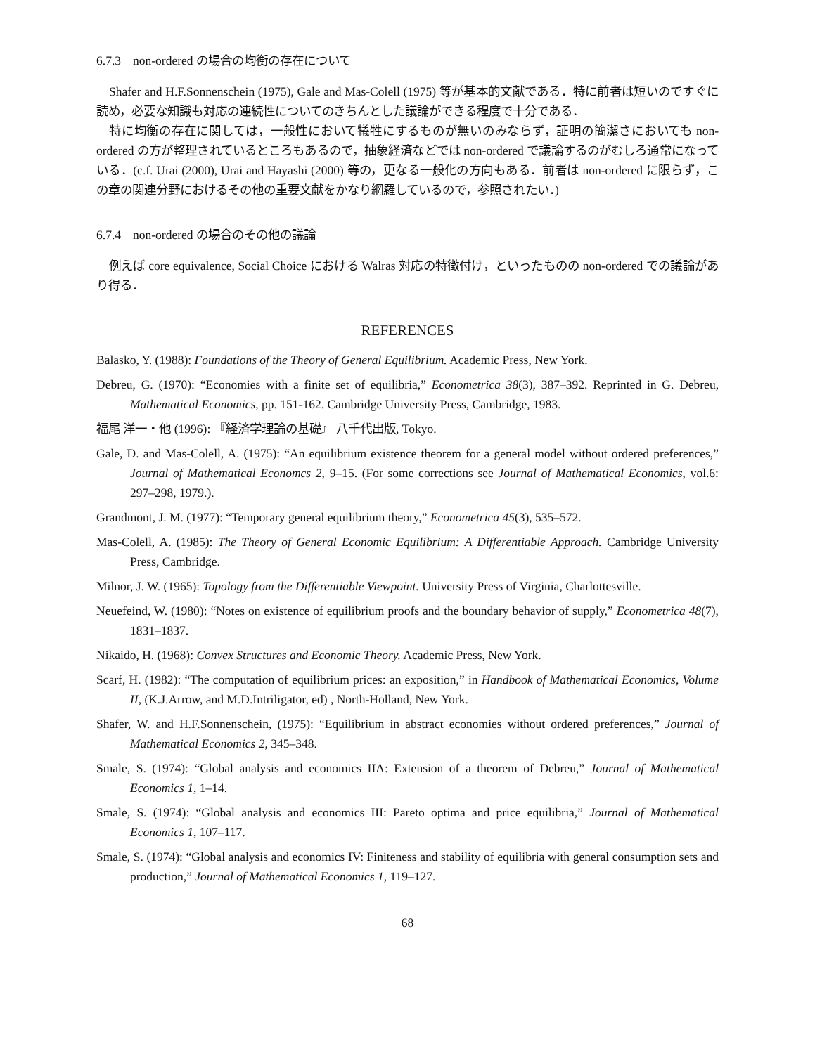6.7.3　non-ordered の場合の均衡の存在について
Shafer and H.F.Sonnenschein (1975), Gale and Mas-Colell (1975) 等が基本的文献である．特に前者は短いのですぐに読め，必要な知識も対応の連続性についてのきちんとした議論ができる程度で十分である．
特に均衡の存在に関しては，一般性において犠牲にするものが無いのみならず，証明の簡潔さにおいても non-ordered の方が整理されているところもあるので，抽象経済などでは non-ordered で議論するのがむしろ通常になっている．(c.f. Urai (2000), Urai and Hayashi (2000) 等の，更なる一般化の方向もある．前者は non-ordered に限らず，この章の関連分野におけるその他の重要文献をかなり網羅しているので，参照されたい．)
6.7.4　non-ordered の場合のその他の議論
例えば core equivalence, Social Choice における Walras 対応の特徴付け，といったものの non-ordered での議論があり得る．
REFERENCES
Balasko, Y. (1988): Foundations of the Theory of General Equilibrium. Academic Press, New York.
Debreu, G. (1970): “Economies with a finite set of equilibria,” Econometrica 38(3), 387–392. Reprinted in G. Debreu, Mathematical Economics, pp. 151-162. Cambridge University Press, Cambridge, 1983.
福尾 洋一・他 (1996): 『経済学理論の基礎』 八千代出版, Tokyo.
Gale, D. and Mas-Colell, A. (1975): “An equilibrium existence theorem for a general model without ordered preferences,” Journal of Mathematical Economcs 2, 9–15. (For some corrections see Journal of Mathematical Economics, vol.6: 297–298, 1979.).
Grandmont, J. M. (1977): “Temporary general equilibrium theory,” Econometrica 45(3), 535–572.
Mas-Colell, A. (1985): The Theory of General Economic Equilibrium: A Differentiable Approach. Cambridge University Press, Cambridge.
Milnor, J. W. (1965): Topology from the Differentiable Viewpoint. University Press of Virginia, Charlottesville.
Neuefeind, W. (1980): “Notes on existence of equilibrium proofs and the boundary behavior of supply,” Econometrica 48(7), 1831–1837.
Nikaido, H. (1968): Convex Structures and Economic Theory. Academic Press, New York.
Scarf, H. (1982): “The computation of equilibrium prices: an exposition,” in Handbook of Mathematical Economics, Volume II, (K.J.Arrow, and M.D.Intriligator, ed) , North-Holland, New York.
Shafer, W. and H.F.Sonnenschein, (1975): “Equilibrium in abstract economies without ordered preferences,” Journal of Mathematical Economics 2, 345–348.
Smale, S. (1974): “Global analysis and economics IIA: Extension of a theorem of Debreu,” Journal of Mathematical Economics 1, 1–14.
Smale, S. (1974): “Global analysis and economics III: Pareto optima and price equilibria,” Journal of Mathematical Economics 1, 107–117.
Smale, S. (1974): “Global analysis and economics IV: Finiteness and stability of equilibria with general consumption sets and production,” Journal of Mathematical Economics 1, 119–127.
68